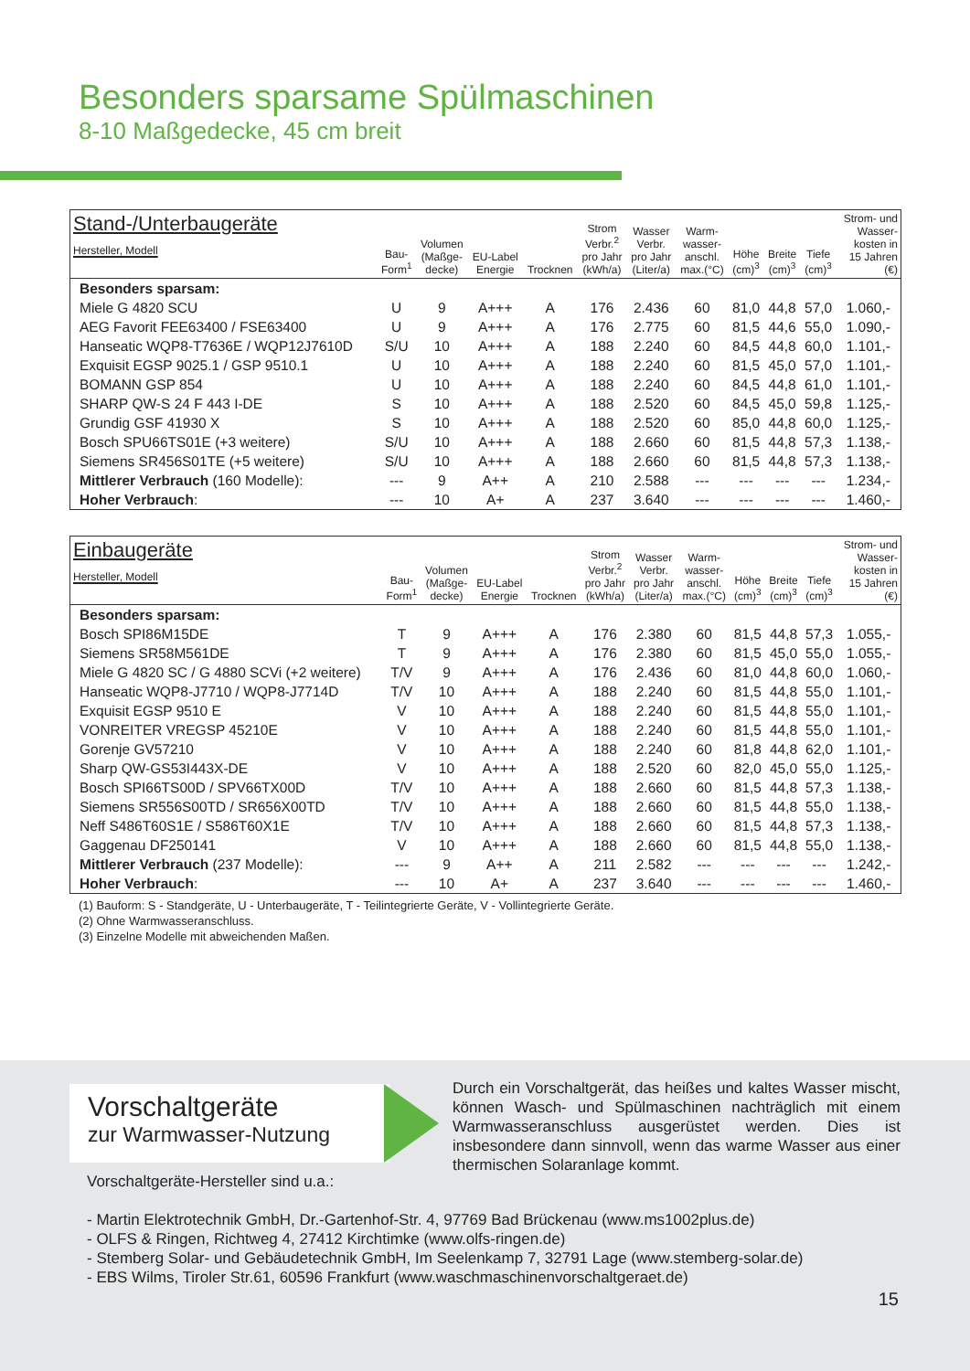Besonders sparsame Spülmaschinen
8-10 Maßgedecke, 45 cm breit
| Stand-/Unterbaugeräte Hersteller, Modell | Bau- Form<sup>1</sup> | Volumen (Maßge- decke) | EU-Label Energie | Trocknen | Strom Verbr.<sup>2</sup> pro Jahr (kWh/a) | Wasser Verbr. pro Jahr (Liter/a) | Warm- wasser- anschl. max.(°C) | Höhe (cm)<sup>3</sup> | Breite (cm)<sup>3</sup> | Tiefe (cm)<sup>3</sup> | Strom- und Wasser- kosten in 15 Jahren (€) |
| --- | --- | --- | --- | --- | --- | --- | --- | --- | --- | --- | --- |
| Besonders sparsam: | | | | | | | | | | | |
| Miele G 4820 SCU | U | 9 | A+++ | A | 176 | 2.436 | 60 | 81,0 | 44,8 | 57,0 | 1.060,- |
| AEG Favorit FEE63400 / FSE63400 | U | 9 | A+++ | A | 176 | 2.775 | 60 | 81,5 | 44,6 | 55,0 | 1.090,- |
| Hanseatic WQP8-T7636E / WQP12J7610D | S/U | 10 | A+++ | A | 188 | 2.240 | 60 | 84,5 | 44,8 | 60,0 | 1.101,- |
| Exquisit EGSP 9025.1 / GSP 9510.1 | U | 10 | A+++ | A | 188 | 2.240 | 60 | 81,5 | 45,0 | 57,0 | 1.101,- |
| BOMANN GSP 854 | U | 10 | A+++ | A | 188 | 2.240 | 60 | 84,5 | 44,8 | 61,0 | 1.101,- |
| SHARP QW-S 24 F 443 I-DE | S | 10 | A+++ | A | 188 | 2.520 | 60 | 84,5 | 45,0 | 59,8 | 1.125,- |
| Grundig GSF 41930 X | S | 10 | A+++ | A | 188 | 2.520 | 60 | 85,0 | 44,8 | 60,0 | 1.125,- |
| Bosch SPU66TS01E (+3 weitere) | S/U | 10 | A+++ | A | 188 | 2.660 | 60 | 81,5 | 44,8 | 57,3 | 1.138,- |
| Siemens SR456S01TE (+5 weitere) | S/U | 10 | A+++ | A | 188 | 2.660 | 60 | 81,5 | 44,8 | 57,3 | 1.138,- |
| Mittlerer Verbrauch (160 Modelle): | --- | 9 | A++ | A | 210 | 2.588 | --- | --- | --- | --- | 1.234,- |
| Hoher Verbrauch : | --- | 10 | A+ | A | 237 | 3.640 | --- | --- | --- | --- | 1.460,- |
| Einbaugeräte Hersteller, Modell | Bau- Form<sup>1</sup> | Volumen (Maßge- decke) | EU-Label Energie | Trocknen | Strom Verbr.<sup>2</sup> pro Jahr (kWh/a) | Wasser Verbr. pro Jahr (Liter/a) | Warm- wasser- anschl. max.(°C) | Höhe (cm)<sup>3</sup> | Breite (cm)<sup>3</sup> | Tiefe (cm)<sup>3</sup> | Strom- und Wasser- kosten in 15 Jahren (€) |
| --- | --- | --- | --- | --- | --- | --- | --- | --- | --- | --- | --- |
| Besonders sparsam: | | | | | | | | | | | |
| Bosch SPI86M15DE | T | 9 | A+++ | A | 176 | 2.380 | 60 | 81,5 | 44,8 | 57,3 | 1.055,- |
| Siemens SR58M561DE | T | 9 | A+++ | A | 176 | 2.380 | 60 | 81,5 | 45,0 | 55,0 | 1.055,- |
| Miele G 4820 SC / G 4880 SCVi (+2 weitere) | T/V | 9 | A+++ | A | 176 | 2.436 | 60 | 81,0 | 44,8 | 60,0 | 1.060,- |
| Hanseatic WQP8-J7710 / WQP8-J7714D | T/V | 10 | A+++ | A | 188 | 2.240 | 60 | 81,5 | 44,8 | 55,0 | 1.101,- |
| Exquisit EGSP 9510 E | V | 10 | A+++ | A | 188 | 2.240 | 60 | 81,5 | 44,8 | 55,0 | 1.101,- |
| VONREITER VREGSP 45210E | V | 10 | A+++ | A | 188 | 2.240 | 60 | 81,5 | 44,8 | 55,0 | 1.101,- |
| Gorenje GV57210 | V | 10 | A+++ | A | 188 | 2.240 | 60 | 81,8 | 44,8 | 62,0 | 1.101,- |
| Sharp QW-GS53I443X-DE | V | 10 | A+++ | A | 188 | 2.520 | 60 | 82,0 | 45,0 | 55,0 | 1.125,- |
| Bosch SPI66TS00D / SPV66TX00D | T/V | 10 | A+++ | A | 188 | 2.660 | 60 | 81,5 | 44,8 | 57,3 | 1.138,- |
| Siemens SR556S00TD / SR656X00TD | T/V | 10 | A+++ | A | 188 | 2.660 | 60 | 81,5 | 44,8 | 55,0 | 1.138,- |
| Neff S486T60S1E / S586T60X1E | T/V | 10 | A+++ | A | 188 | 2.660 | 60 | 81,5 | 44,8 | 57,3 | 1.138,- |
| Gaggenau DF250141 | V | 10 | A+++ | A | 188 | 2.660 | 60 | 81,5 | 44,8 | 55,0 | 1.138,- |
| Mittlerer Verbrauch (237 Modelle): | --- | 9 | A++ | A | 211 | 2.582 | --- | --- | --- | --- | 1.242,- |
| Hoher Verbrauch : | --- | 10 | A+ | A | 237 | 3.640 | --- | --- | --- | --- | 1.460,- |
(1) Bauform: S - Standgeräte, U - Unterbaugeräte, T - Teilintegrierte Geräte, V - Vollintegrierte Geräte.
(2) Ohne Warmwasseranschluss.
(3) Einzelne Modelle mit abweichenden Maßen.
Vorschaltgeräte
zur Warmwasser-Nutzung
Durch ein Vorschaltgerät, das heißes und kaltes Wasser mischt, können Wasch- und Spülmaschinen nachträglich mit einem Warmwasseranschluss ausgerüstet werden. Dies ist insbesondere dann sinnvoll, wenn das warme Wasser aus einer thermischen Solaranlage kommt.
Vorschaltgeräte-Hersteller sind u.a.:
- Martin Elektrotechnik GmbH, Dr.-Gartenhof-Str. 4, 97769 Bad Brückenau (www.ms1002plus.de)
- OLFS & Ringen, Richtweg 4, 27412 Kirchtimke (www.olfs-ringen.de)
- Stemberg Solar- und Gebäudetechnik GmbH, Im Seelenkamp 7, 32791 Lage (www.stemberg-solar.de)
- EBS Wilms, Tiroler Str.61, 60596 Frankfurt (www.waschmaschinenvorschaltgeraet.de)
15